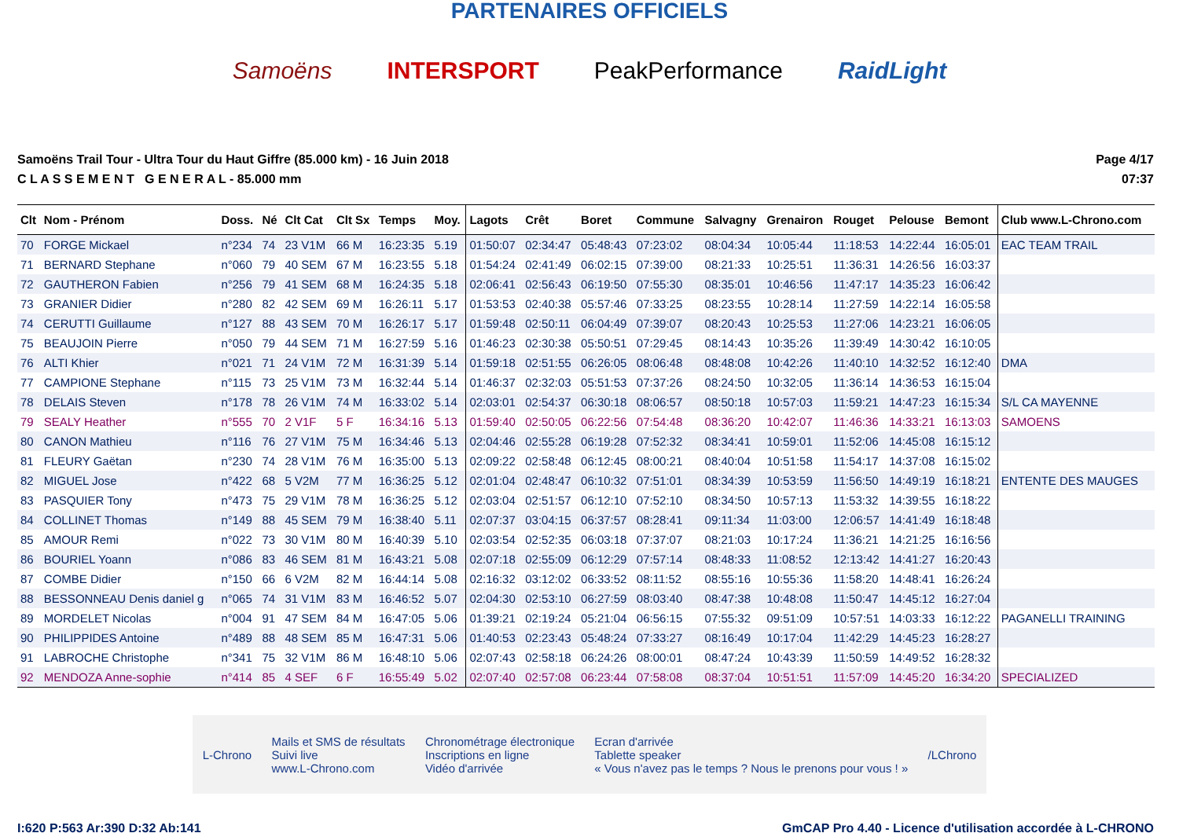PARTENAIRES OFFICIELS
Samoëns INTERSPORT PeakPerformance RaidLight
Samoëns Trail Tour - Ultra Tour du Haut Giffre (85.000 km) - 16 Juin 2018
C L A S S E M E N T G E N E R A L - 85.000 mm
Page 4/17
07:37
| Clt | Nom - Prénom | Doss. | Né | Clt Cat | Clt Sx | Temps | Moy. | Lagots | Crêt | Boret | Commune | Salvagny | Grenairon | Rouget | Pelouse | Bemont | Club www.L-Chrono.com |
| --- | --- | --- | --- | --- | --- | --- | --- | --- | --- | --- | --- | --- | --- | --- | --- | --- | --- |
| 70 | FORGE Mickael | n°234 | 74 | 23 V1M | 66 M | 16:23:35 | 5.19 | 01:50:07 | 02:34:47 | 05:48:43 | 07:23:02 | 08:04:34 | 10:05:44 | 11:18:53 | 14:22:44 | 16:05:01 | EAC TEAM TRAIL |
| 71 | BERNARD Stephane | n°060 | 79 | 40 SEM | 67 M | 16:23:55 | 5.18 | 01:54:24 | 02:41:49 | 06:02:15 | 07:39:00 | 08:21:33 | 10:25:51 | 11:36:31 | 14:26:56 | 16:03:37 | |
| 72 | GAUTHERON Fabien | n°256 | 79 | 41 SEM | 68 M | 16:24:35 | 5.18 | 02:06:41 | 02:56:43 | 06:19:50 | 07:55:30 | 08:35:01 | 10:46:56 | 11:47:17 | 14:35:23 | 16:06:42 | |
| 73 | GRANIER Didier | n°280 | 82 | 42 SEM | 69 M | 16:26:11 | 5.17 | 01:53:53 | 02:40:38 | 05:57:46 | 07:33:25 | 08:23:55 | 10:28:14 | 11:27:59 | 14:22:14 | 16:05:58 | |
| 74 | CERUTTI Guillaume | n°127 | 88 | 43 SEM | 70 M | 16:26:17 | 5.17 | 01:59:48 | 02:50:11 | 06:04:49 | 07:39:07 | 08:20:43 | 10:25:53 | 11:27:06 | 14:23:21 | 16:06:05 | |
| 75 | BEAUJOIN Pierre | n°050 | 79 | 44 SEM | 71 M | 16:27:59 | 5.16 | 01:46:23 | 02:30:38 | 05:50:51 | 07:29:45 | 08:14:43 | 10:35:26 | 11:39:49 | 14:30:42 | 16:10:05 | |
| 76 | ALTI Khier | n°021 | 71 | 24 V1M | 72 M | 16:31:39 | 5.14 | 01:59:18 | 02:51:55 | 06:26:05 | 08:06:48 | 08:48:08 | 10:42:26 | 11:40:10 | 14:32:52 | 16:12:40 | DMA |
| 77 | CAMPIONE Stephane | n°115 | 73 | 25 V1M | 73 M | 16:32:44 | 5.14 | 01:46:37 | 02:32:03 | 05:51:53 | 07:37:26 | 08:24:50 | 10:32:05 | 11:36:14 | 14:36:53 | 16:15:04 | |
| 78 | DELAIS Steven | n°178 | 78 | 26 V1M | 74 M | 16:33:02 | 5.14 | 02:03:01 | 02:54:37 | 06:30:18 | 08:06:57 | 08:50:18 | 10:57:03 | 11:59:21 | 14:47:23 | 16:15:34 | S/L CA MAYENNE |
| 79 | SEALY Heather | n°555 | 70 | 2 V1F | 5 F | 16:34:16 | 5.13 | 01:59:40 | 02:50:05 | 06:22:56 | 07:54:48 | 08:36:20 | 10:42:07 | 11:46:36 | 14:33:21 | 16:13:03 | SAMOENS |
| 80 | CANON Mathieu | n°116 | 76 | 27 V1M | 75 M | 16:34:46 | 5.13 | 02:04:46 | 02:55:28 | 06:19:28 | 07:52:32 | 08:34:41 | 10:59:01 | 11:52:06 | 14:45:08 | 16:15:12 | |
| 81 | FLEURY Gaëtan | n°230 | 74 | 28 V1M | 76 M | 16:35:00 | 5.13 | 02:09:22 | 02:58:48 | 06:12:45 | 08:00:21 | 08:40:04 | 10:51:58 | 11:54:17 | 14:37:08 | 16:15:02 | |
| 82 | MIGUEL Jose | n°422 | 68 | 5 V2M | 77 M | 16:36:25 | 5.12 | 02:01:04 | 02:48:47 | 06:10:32 | 07:51:01 | 08:34:39 | 10:53:59 | 11:56:50 | 14:49:19 | 16:18:21 | ENTENTE DES MAUGES |
| 83 | PASQUIER Tony | n°473 | 75 | 29 V1M | 78 M | 16:36:25 | 5.12 | 02:03:04 | 02:51:57 | 06:12:10 | 07:52:10 | 08:34:50 | 10:57:13 | 11:53:32 | 14:39:55 | 16:18:22 | |
| 84 | COLLINET Thomas | n°149 | 88 | 45 SEM | 79 M | 16:38:40 | 5.11 | 02:07:37 | 03:04:15 | 06:37:57 | 08:28:41 | 09:11:34 | 11:03:00 | 12:06:57 | 14:41:49 | 16:18:48 | |
| 85 | AMOUR Remi | n°022 | 73 | 30 V1M | 80 M | 16:40:39 | 5.10 | 02:03:54 | 02:52:35 | 06:03:18 | 07:37:07 | 08:21:03 | 10:17:24 | 11:36:21 | 14:21:25 | 16:16:56 | |
| 86 | BOURIEL Yoann | n°086 | 83 | 46 SEM | 81 M | 16:43:21 | 5.08 | 02:07:18 | 02:55:09 | 06:12:29 | 07:57:14 | 08:48:33 | 11:08:52 | 12:13:42 | 14:41:27 | 16:20:43 | |
| 87 | COMBE Didier | n°150 | 66 | 6 V2M | 82 M | 16:44:14 | 5.08 | 02:16:32 | 03:12:02 | 06:33:52 | 08:11:52 | 08:55:16 | 10:55:36 | 11:58:20 | 14:48:41 | 16:26:24 | |
| 88 | BESSONNEAU Denis daniel g | n°065 | 74 | 31 V1M | 83 M | 16:46:52 | 5.07 | 02:04:30 | 02:53:10 | 06:27:59 | 08:03:40 | 08:47:38 | 10:48:08 | 11:50:47 | 14:45:12 | 16:27:04 | |
| 89 | MORDELET Nicolas | n°004 | 91 | 47 SEM | 84 M | 16:47:05 | 5.06 | 01:39:21 | 02:19:24 | 05:21:04 | 06:56:15 | 07:55:32 | 09:51:09 | 10:57:51 | 14:03:33 | 16:12:22 | PAGANELLI TRAINING |
| 90 | PHILIPPIDES Antoine | n°489 | 88 | 48 SEM | 85 M | 16:47:31 | 5.06 | 01:40:53 | 02:23:43 | 05:48:24 | 07:33:27 | 08:16:49 | 10:17:04 | 11:42:29 | 14:45:23 | 16:28:27 | |
| 91 | LABROCHE Christophe | n°341 | 75 | 32 V1M | 86 M | 16:48:10 | 5.06 | 02:07:43 | 02:58:18 | 06:24:26 | 08:00:01 | 08:47:24 | 10:43:39 | 11:50:59 | 14:49:52 | 16:28:32 | |
| 92 | MENDOZA Anne-sophie | n°414 | 85 | 4 SEF | 6 F | 16:55:49 | 5.02 | 02:07:40 | 02:57:08 | 06:23:44 | 07:58:08 | 08:37:04 | 10:51:51 | 11:57:09 | 14:45:20 | 16:34:20 | SPECIALIZED |
L-Chrono
Mails et SMS de résultats
Suivi live
www.L-Chrono.com
Chronométrage électronique
Inscriptions en ligne
Vidéo d'arrivée
Ecran d'arrivée
Tablette speaker
« Vous n'avez pas le temps ? Nous le prenons pour vous ! »
/LChrono
I:620 P:563 Ar:390 D:32 Ab:141 GmCAP Pro 4.40 - Licence d'utilisation accordée à L-CHRONO